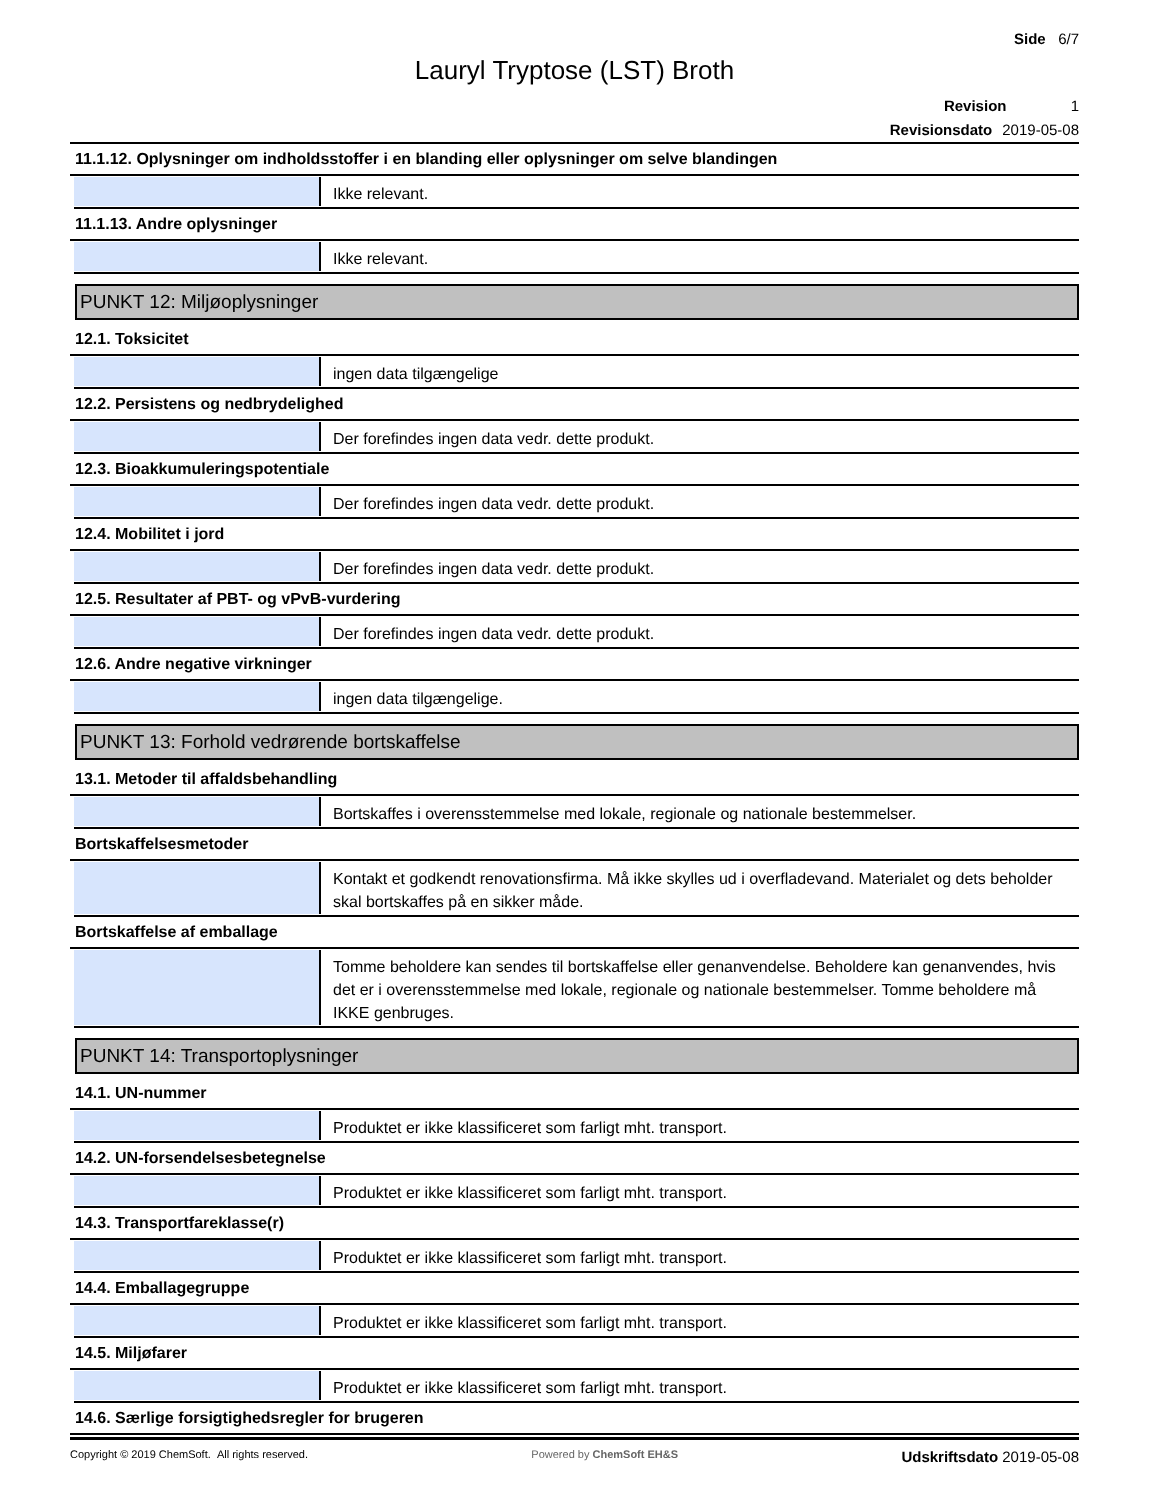Side 6/7
Lauryl Tryptose (LST) Broth
Revision 1
Revisionsdato 2019-05-08
11.1.12. Oplysninger om indholdsstoffer i en blanding eller oplysninger om selve blandingen
Ikke relevant.
11.1.13. Andre oplysninger
Ikke relevant.
PUNKT 12: Miljøoplysninger
12.1. Toksicitet
ingen data tilgængelige
12.2. Persistens og nedbrydelighed
Der forefindes ingen data vedr. dette produkt.
12.3. Bioakkumuleringspotentiale
Der forefindes ingen data vedr. dette produkt.
12.4. Mobilitet i jord
Der forefindes ingen data vedr. dette produkt.
12.5. Resultater af PBT- og vPvB-vurdering
Der forefindes ingen data vedr. dette produkt.
12.6. Andre negative virkninger
ingen data tilgængelige.
PUNKT 13: Forhold vedrørende bortskaffelse
13.1. Metoder til affaldsbehandling
Bortskaffes i overensstemmelse med lokale, regionale og nationale bestemmelser.
Bortskaffelsesmetoder
Kontakt et godkendt renovationsfirma. Må ikke skylles ud i overfladevand. Materialet og dets beholder skal bortskaffes på en sikker måde.
Bortskaffelse af emballage
Tomme beholdere kan sendes til bortskaffelse eller genanvendelse. Beholdere kan genanvendes, hvis det er i overensstemmelse med lokale, regionale og nationale bestemmelser. Tomme beholdere må IKKE genbruges.
PUNKT 14: Transportoplysninger
14.1. UN-nummer
Produktet er ikke klassificeret som farligt mht. transport.
14.2. UN-forsendelsesbetegnelse
Produktet er ikke klassificeret som farligt mht. transport.
14.3. Transportfareklasse(r)
Produktet er ikke klassificeret som farligt mht. transport.
14.4. Emballagegruppe
Produktet er ikke klassificeret som farligt mht. transport.
14.5. Miljøfarer
Produktet er ikke klassificeret som farligt mht. transport.
14.6. Særlige forsigtighedsregler for brugeren
Copyright © 2019 ChemSoft. All rights reserved. Powered by ChemSoft EH&S Udskriftsdato 2019-05-08